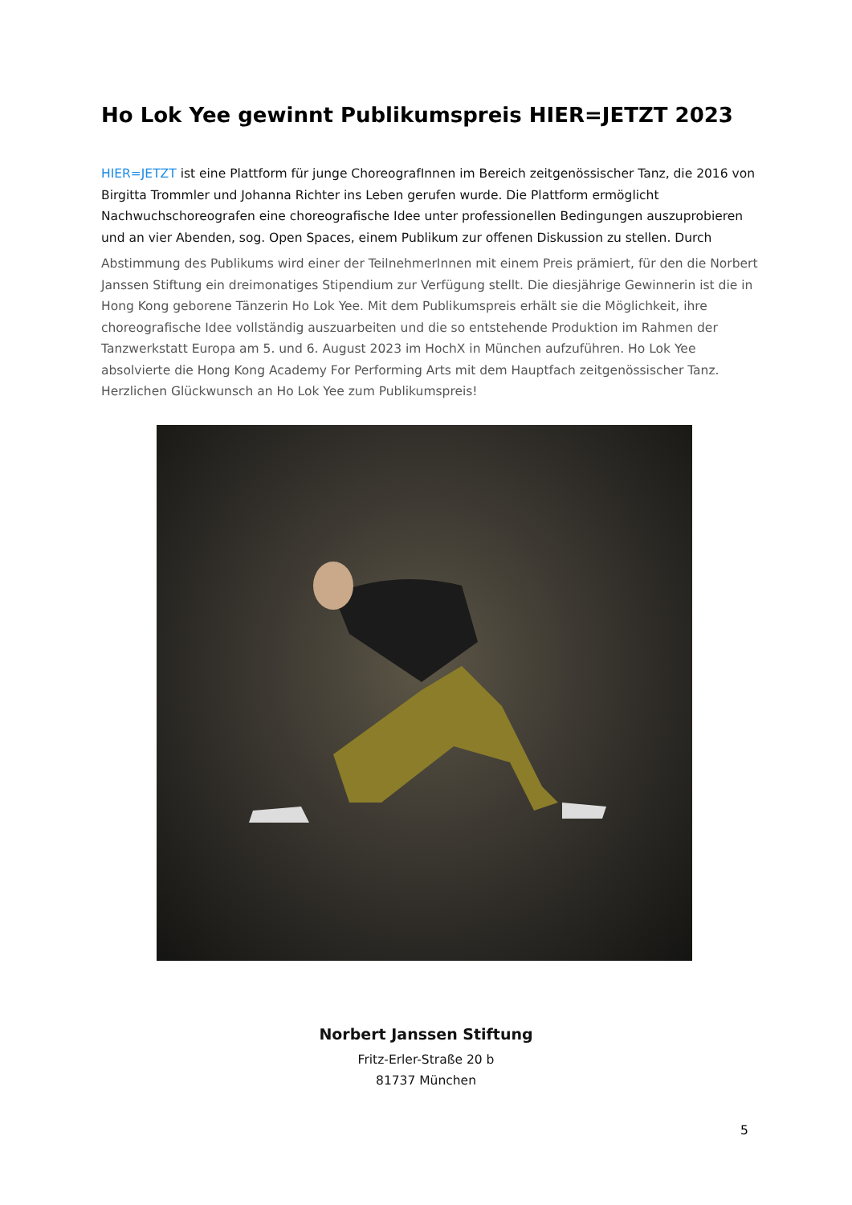Ho Lok Yee gewinnt Publikumspreis HIER=JETZT 2023
HIER=JETZT ist eine Plattform für junge ChoreografInnen im Bereich zeitgenössischer Tanz, die 2016 von Birgitta Trommler und Johanna Richter ins Leben gerufen wurde. Die Plattform ermöglicht Nachwuchschoreografen eine choreografische Idee unter professionellen Bedingungen auszuprobieren und an vier Abenden, sog. Open Spaces, einem Publikum zur offenen Diskussion zu stellen. Durch
Abstimmung des Publikums wird einer der TeilnehmerInnen mit einem Preis prämiert, für den die Norbert Janssen Stiftung ein dreimonatiges Stipendium zur Verfügung stellt. Die diesjährige Gewinnerin ist die in Hong Kong geborene Tänzerin Ho Lok Yee. Mit dem Publikumspreis erhält sie die Möglichkeit, ihre choreografische Idee vollständig auszuarbeiten und die so entstehende Produktion im Rahmen der Tanzwerkstatt Europa am 5. und 6. August 2023 im HochX in München aufzuführen. Ho Lok Yee absolvierte die Hong Kong Academy For Performing Arts mit dem Hauptfach zeitgenössischer Tanz. Herzlichen Glückwunsch an Ho Lok Yee zum Publikumspreis!
Norbert Janssen Stiftung
Fritz-Erler-Straße 20 b
81737 München
5